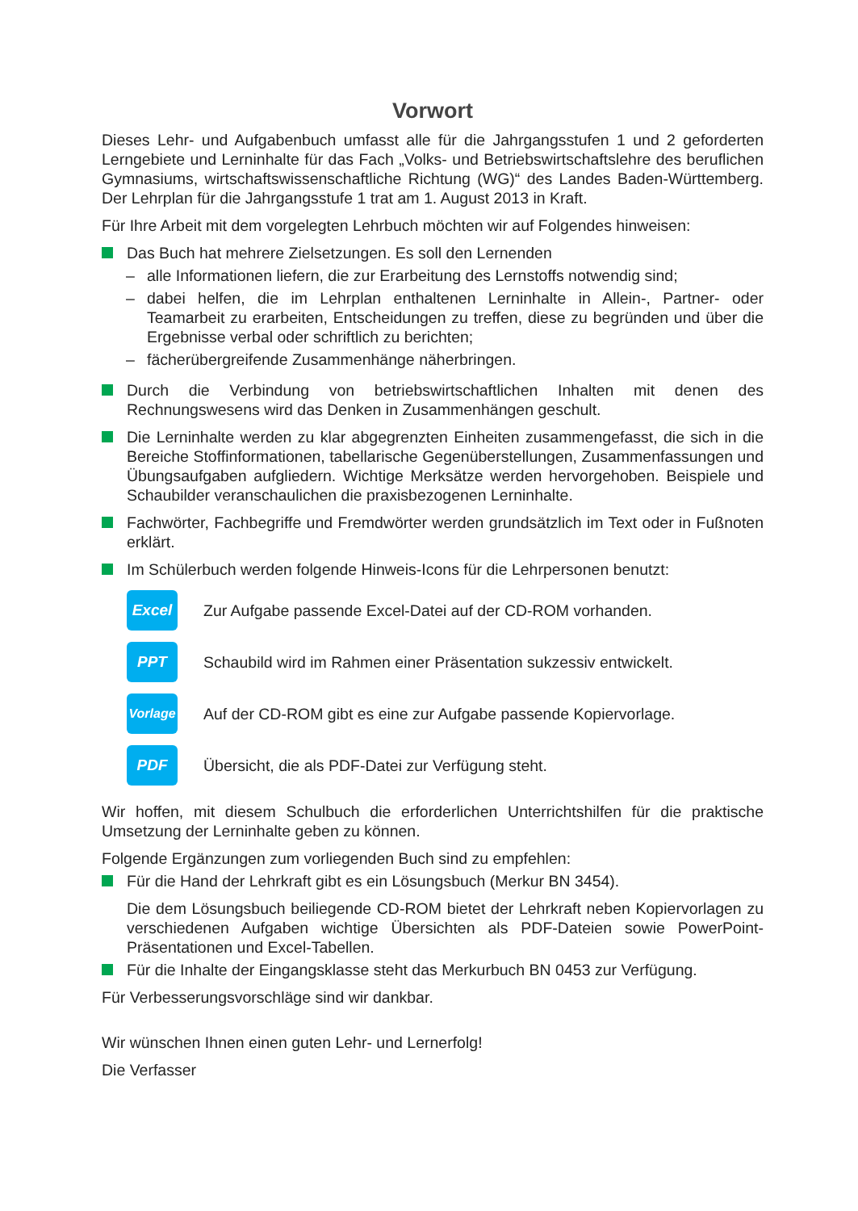Vorwort
Dieses Lehr- und Aufgabenbuch umfasst alle für die Jahrgangsstufen 1 und 2 geforderten Lerngebiete und Lerninhalte für das Fach „Volks- und Betriebswirtschaftslehre des beruflichen Gymnasiums, wirtschaftswissenschaftliche Richtung (WG)“ des Landes Baden-Württemberg. Der Lehrplan für die Jahrgangsstufe 1 trat am 1. August 2013 in Kraft.
Für Ihre Arbeit mit dem vorgelegten Lehrbuch möchten wir auf Folgendes hinweisen:
Das Buch hat mehrere Zielsetzungen. Es soll den Lernenden
– alle Informationen liefern, die zur Erarbeitung des Lernstoffs notwendig sind;
– dabei helfen, die im Lehrplan enthaltenen Lerninhalte in Allein-, Partner- oder Teamarbeit zu erarbeiten, Entscheidungen zu treffen, diese zu begründen und über die Ergebnisse verbal oder schriftlich zu berichten;
– fächerübergreifende Zusammenhänge näherbringen.
Durch die Verbindung von betriebswirtschaftlichen Inhalten mit denen des Rechnungswesens wird das Denken in Zusammenhängen geschult.
Die Lerninhalte werden zu klar abgegrenzten Einheiten zusammengefasst, die sich in die Bereiche Stoffinformationen, tabellarische Gegenüberstellungen, Zusammenfassungen und Übungsaufgaben aufgliedern. Wichtige Merksätze werden hervorgehoben. Beispiele und Schaubilder veranschaulichen die praxisbezogenen Lerninhalte.
Fachwörter, Fachbegriffe und Fremdwörter werden grundsätzlich im Text oder in Fußnoten erklärt.
Im Schülerbuch werden folgende Hinweis-Icons für die Lehrpersonen benutzt:
Excel
Zur Aufgabe passende Excel-Datei auf der CD-ROM vorhanden.
PPT
Schaubild wird im Rahmen einer Präsentation sukzessiv entwickelt.
Vorlage
Auf der CD-ROM gibt es eine zur Aufgabe passende Kopiervorlage.
PDF
Übersicht, die als PDF-Datei zur Verfügung steht.
Wir hoffen, mit diesem Schulbuch die erforderlichen Unterrichtshilfen für die praktische Umsetzung der Lerninhalte geben zu können.
Folgende Ergänzungen zum vorliegenden Buch sind zu empfehlen:
Für die Hand der Lehrkraft gibt es ein Lösungsbuch (Merkur BN 3454).
Die dem Lösungsbuch beiliegende CD-ROM bietet der Lehrkraft neben Kopiervorlagen zu verschiedenen Aufgaben wichtige Übersichten als PDF-Dateien sowie PowerPoint-Präsentationen und Excel-Tabellen.
Für die Inhalte der Eingangsklasse steht das Merkurbuch BN 0453 zur Verfügung.
Für Verbesserungsvorschläge sind wir dankbar.
Wir wünschen Ihnen einen guten Lehr- und Lernerfolg!
Die Verfasser